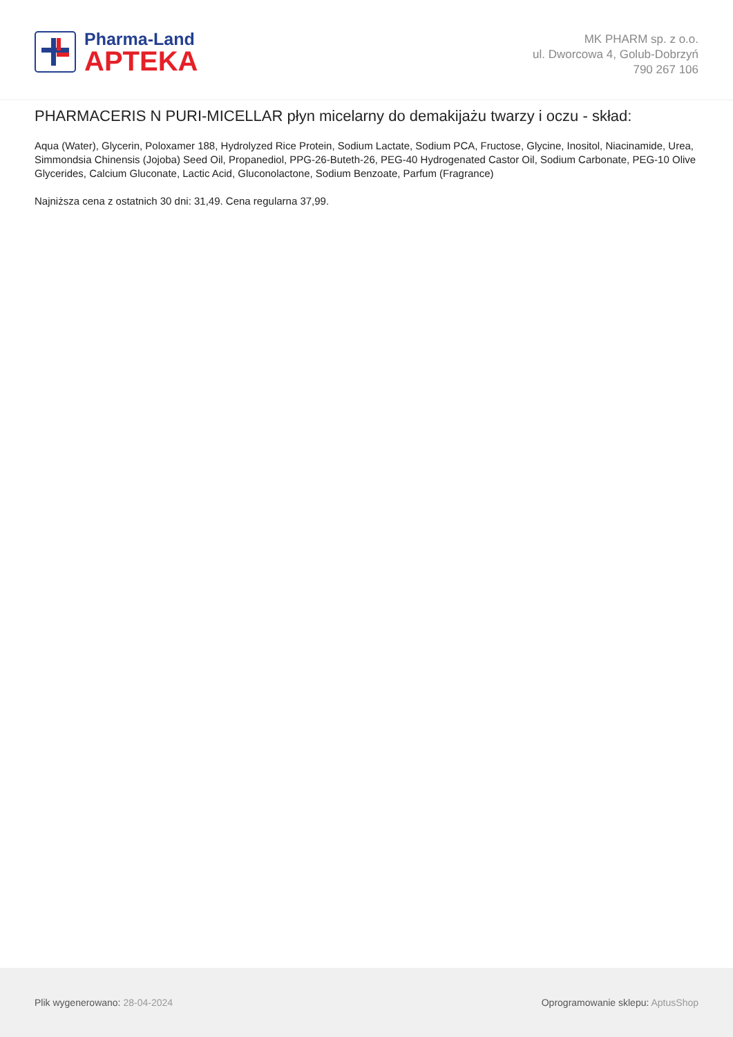Pharma-Land
APTEKA
MK PHARM sp. z o.o.
ul. Dworcowa 4, Golub-Dobrzyń
790 267 106
PHARMACERIS N PURI-MICELLAR płyn micelarny do demakijażu twarzy i oczu - skład:
Aqua (Water), Glycerin, Poloxamer 188, Hydrolyzed Rice Protein, Sodium Lactate, Sodium PCA, Fructose, Glycine, Inositol, Niacinamide, Urea, Simmondsia Chinensis (Jojoba) Seed Oil, Propanediol, PPG-26-Buteth-26, PEG-40 Hydrogenated Castor Oil, Sodium Carbonate, PEG-10 Olive Glycerides, Calcium Gluconate, Lactic Acid, Gluconolactone, Sodium Benzoate, Parfum (Fragrance)
Najniższa cena z ostatnich 30 dni: 31,49. Cena regularna 37,99.
Plik wygenerowano: 28-04-2024
Oprogramowanie sklepu: AptusShop